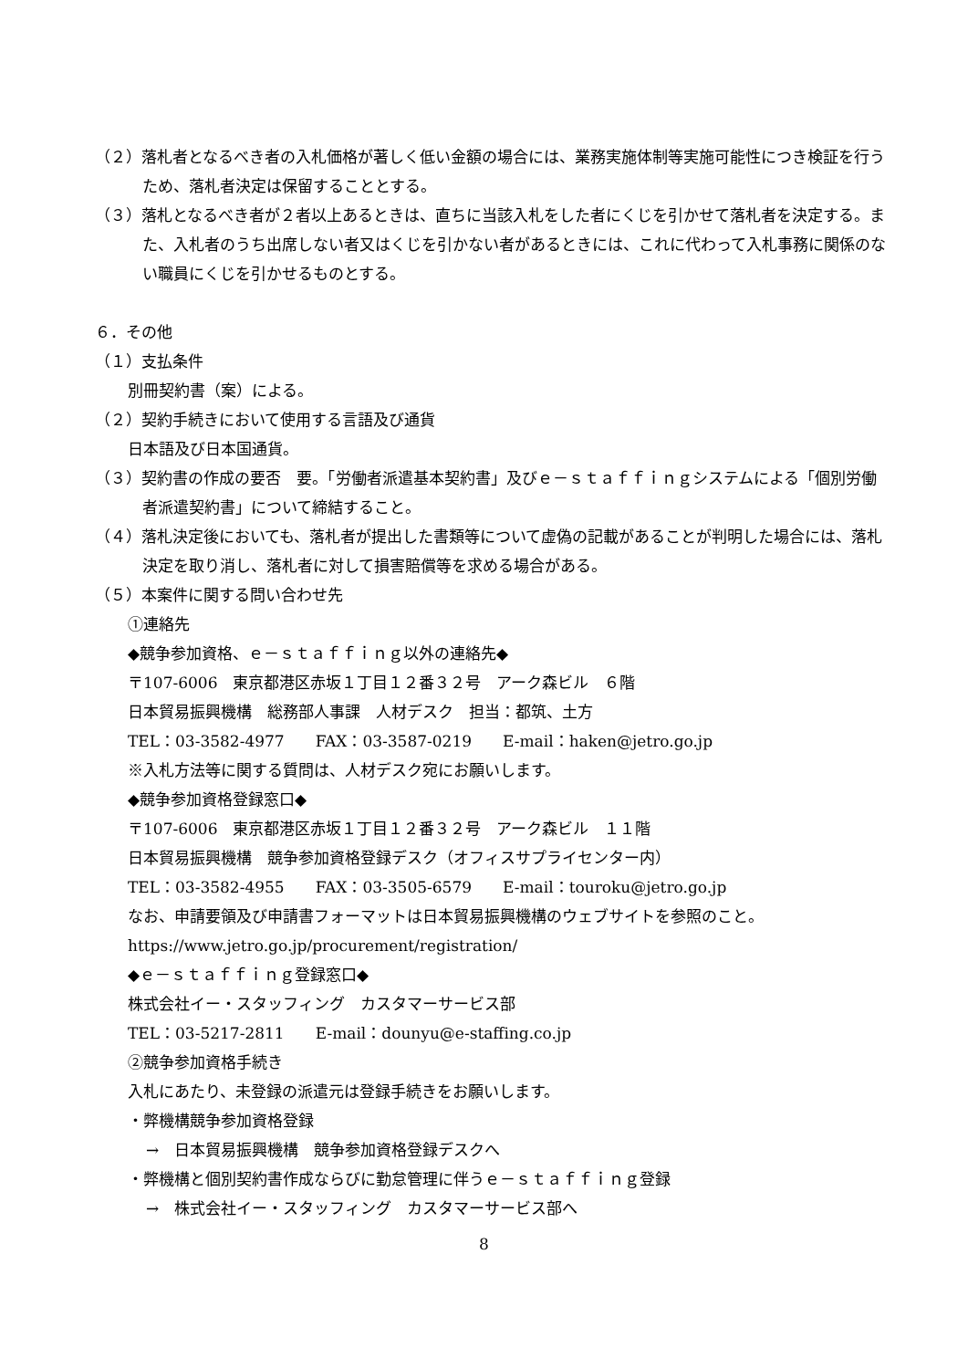（２）落札者となるべき者の入札価格が著しく低い金額の場合には、業務実施体制等実施可能性につき検証を行うため、落札者決定は保留することとする。
（３）落札となるべき者が２者以上あるときは、直ちに当該入札をした者にくじを引かせて落札者を決定する。また、入札者のうち出席しない者又はくじを引かない者があるときには、これに代わって入札事務に関係のない職員にくじを引かせるものとする。
６．その他
（１）支払条件
別冊契約書（案）による。
（２）契約手続きにおいて使用する言語及び通貨
日本語及び日本国通貨。
（３）契約書の作成の要否　要。「労働者派遣基本契約書」及びｅ－ｓｔａｆｆｉｎｇシステムによる「個別労働者派遣契約書」について締結すること。
（４）落札決定後においても、落札者が提出した書類等について虚偽の記載があることが判明した場合には、落札決定を取り消し、落札者に対して損害賠償等を求める場合がある。
（５）本案件に関する問い合わせ先
①連絡先
◆競争参加資格、ｅ－ｓｔａｆｆｉｎｇ以外の連絡先◆
〒107-6006　東京都港区赤坂１丁目１２番３２号　アーク森ビル　６階
日本貿易振興機構　総務部人事課　人材デスク　担当：都筑、土方
TEL：03-3582-4977　　FAX：03-3587-0219　　E-mail：haken@jetro.go.jp
※入札方法等に関する質問は、人材デスク宛にお願いします。
◆競争参加資格登録窓口◆
〒107-6006　東京都港区赤坂１丁目１２番３２号　アーク森ビル　１１階
日本貿易振興機構　競争参加資格登録デスク（オフィスサプライセンター内）
TEL：03-3582-4955　　FAX：03-3505-6579　　E-mail：touroku@jetro.go.jp
なお、申請要領及び申請書フォーマットは日本貿易振興機構のウェブサイトを参照のこと。
https://www.jetro.go.jp/procurement/registration/
◆ｅ－ｓｔａｆｆｉｎｇ登録窓口◆
株式会社イー・スタッフィング　カスタマーサービス部
TEL：03-5217-2811　　E-mail：dounyu@e-staffing.co.jp
②競争参加資格手続き
入札にあたり、未登録の派遣元は登録手続きをお願いします。
・弊機構競争参加資格登録
→　日本貿易振興機構　競争参加資格登録デスクへ
・弊機構と個別契約書作成ならびに勤怠管理に伴うｅ－ｓｔａｆｆｉｎｇ登録
→　株式会社イー・スタッフィング　カスタマーサービス部へ
8